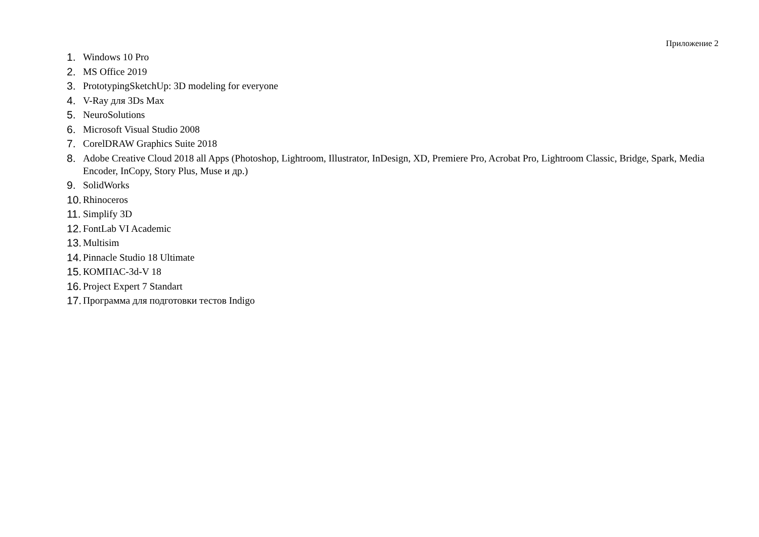Приложение 2
1. Windows 10 Pro
2. MS Office 2019
3. PrototypingSketchUp: 3D modeling for everyone
4. V-Ray для 3Ds Max
5. NeuroSolutions
6. Microsoft Visual Studio 2008
7. CorelDRAW Graphics Suite 2018
8. Adobe Creative Cloud 2018 all Apps (Photoshop, Lightroom, Illustrator, InDesign, XD, Premiere Pro, Acrobat Pro, Lightroom Classic, Bridge, Spark, Media Encoder, InCopy, Story Plus, Muse и др.)
9. SolidWorks
10. Rhinoceros
11. Simplify 3D
12. FontLab VI Academic
13. Multisim
14. Pinnacle Studio 18 Ultimate
15. КОМПАС-3d-V 18
16. Project Expert 7 Standart
17. Программа для подготовки тестов Indigo